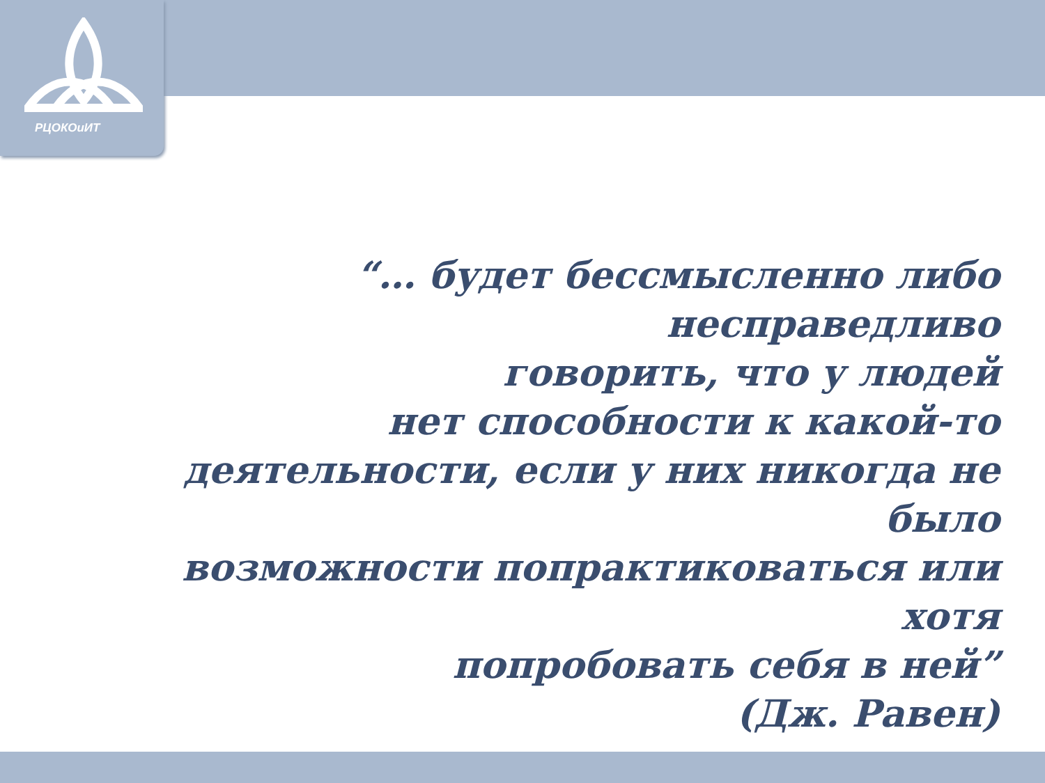РЦОКОиИТ
“… будет бессмысленно либо несправедливо
говорить, что у людей
нет способности к какой-то
деятельности, если у них никогда не было
возможности попрактиковаться или хотя
попробовать себя в ней”
(Дж. Равен)